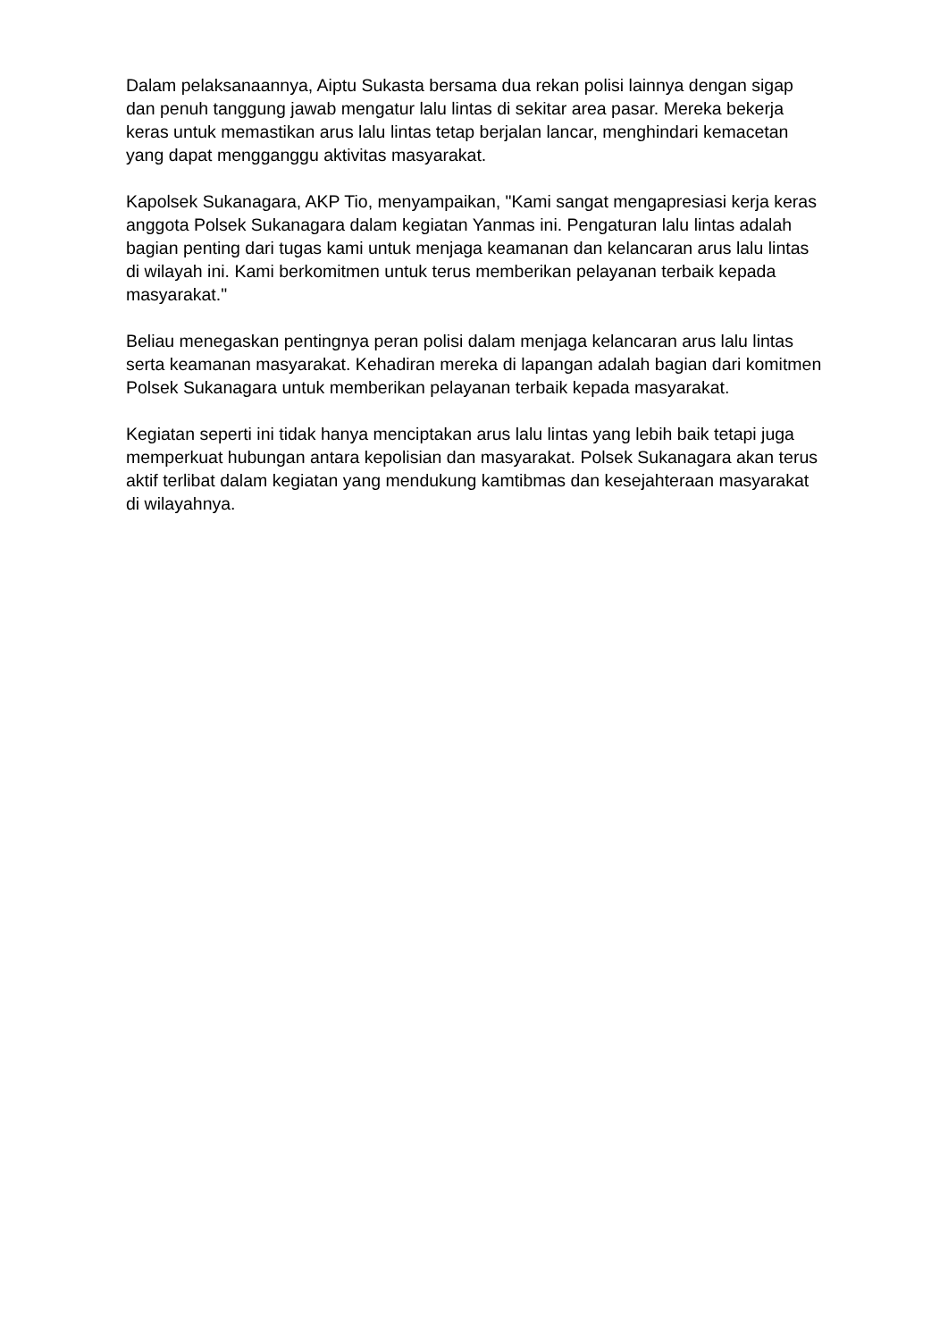Dalam pelaksanaannya, Aiptu Sukasta bersama dua rekan polisi lainnya dengan sigap dan penuh tanggung jawab mengatur lalu lintas di sekitar area pasar. Mereka bekerja keras untuk memastikan arus lalu lintas tetap berjalan lancar, menghindari kemacetan yang dapat mengganggu aktivitas masyarakat.
Kapolsek Sukanagara, AKP Tio, menyampaikan, "Kami sangat mengapresiasi kerja keras anggota Polsek Sukanagara dalam kegiatan Yanmas ini. Pengaturan lalu lintas adalah bagian penting dari tugas kami untuk menjaga keamanan dan kelancaran arus lalu lintas di wilayah ini. Kami berkomitmen untuk terus memberikan pelayanan terbaik kepada masyarakat."
Beliau menegaskan pentingnya peran polisi dalam menjaga kelancaran arus lalu lintas serta keamanan masyarakat. Kehadiran mereka di lapangan adalah bagian dari komitmen Polsek Sukanagara untuk memberikan pelayanan terbaik kepada masyarakat.
Kegiatan seperti ini tidak hanya menciptakan arus lalu lintas yang lebih baik tetapi juga memperkuat hubungan antara kepolisian dan masyarakat. Polsek Sukanagara akan terus aktif terlibat dalam kegiatan yang mendukung kamtibmas dan kesejahteraan masyarakat di wilayahnya.